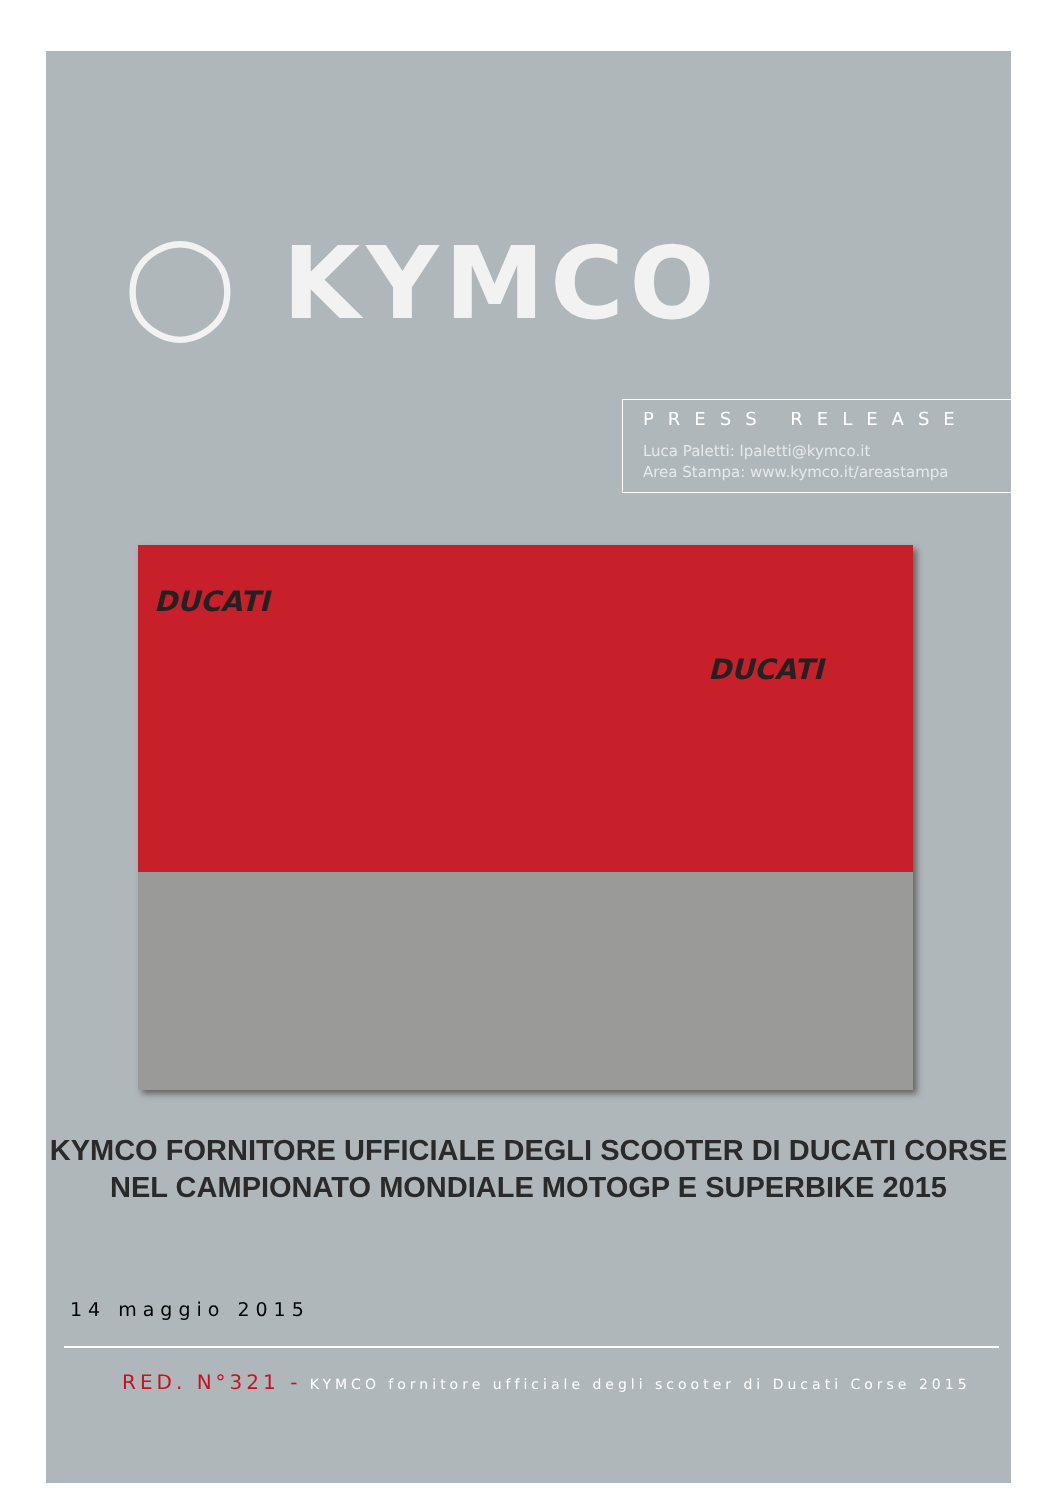◯ KYMCO
PRESS RELEASE
Luca Paletti: lpaletti@kymco.it
Area Stampa: www.kymco.it/areastampa
DUCATI
DUCATI
KYMCO FORNITORE UFFICIALE DEGLI SCOOTER DI DUCATI CORSE
NEL CAMPIONATO MONDIALE MOTOGP E SUPERBIKE 2015
14 maggio 2015
RED. N°321 - KYMCO fornitore ufficiale degli scooter di Ducati Corse 2015